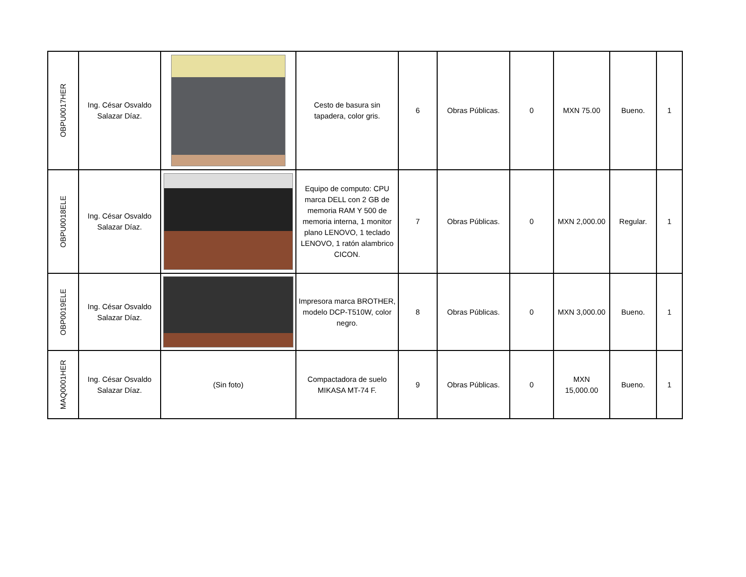| OBPU0017HER | Ing. César Osvaldo Salazar Díaz. | | Cesto de basura sin tapadera, color gris. | 6 | Obras Públicas. | 0 | MXN 75.00 | Bueno. | 1 |
| OBPU0018ELE | Ing. César Osvaldo Salazar Díaz. | | Equipo de computo: CPU marca DELL con 2 GB de memoria RAM Y 500 de memoria interna, 1 monitor plano LENOVO, 1 teclado LENOVO, 1 ratón alambrico CICON. | 7 | Obras Públicas. | 0 | MXN 2,000.00 | Regular. | 1 |
| OBP0019ELE | Ing. César Osvaldo Salazar Díaz. | | Impresora marca BROTHER, modelo DCP-T510W, color negro. | 8 | Obras Públicas. | 0 | MXN 3,000.00 | Bueno. | 1 |
| MAQ0001HER | Ing. César Osvaldo Salazar Díaz. | (Sin foto) | Compactadora de suelo MIKASA MT-74 F. | 9 | Obras Públicas. | 0 | MXN 15,000.00 | Bueno. | 1 |